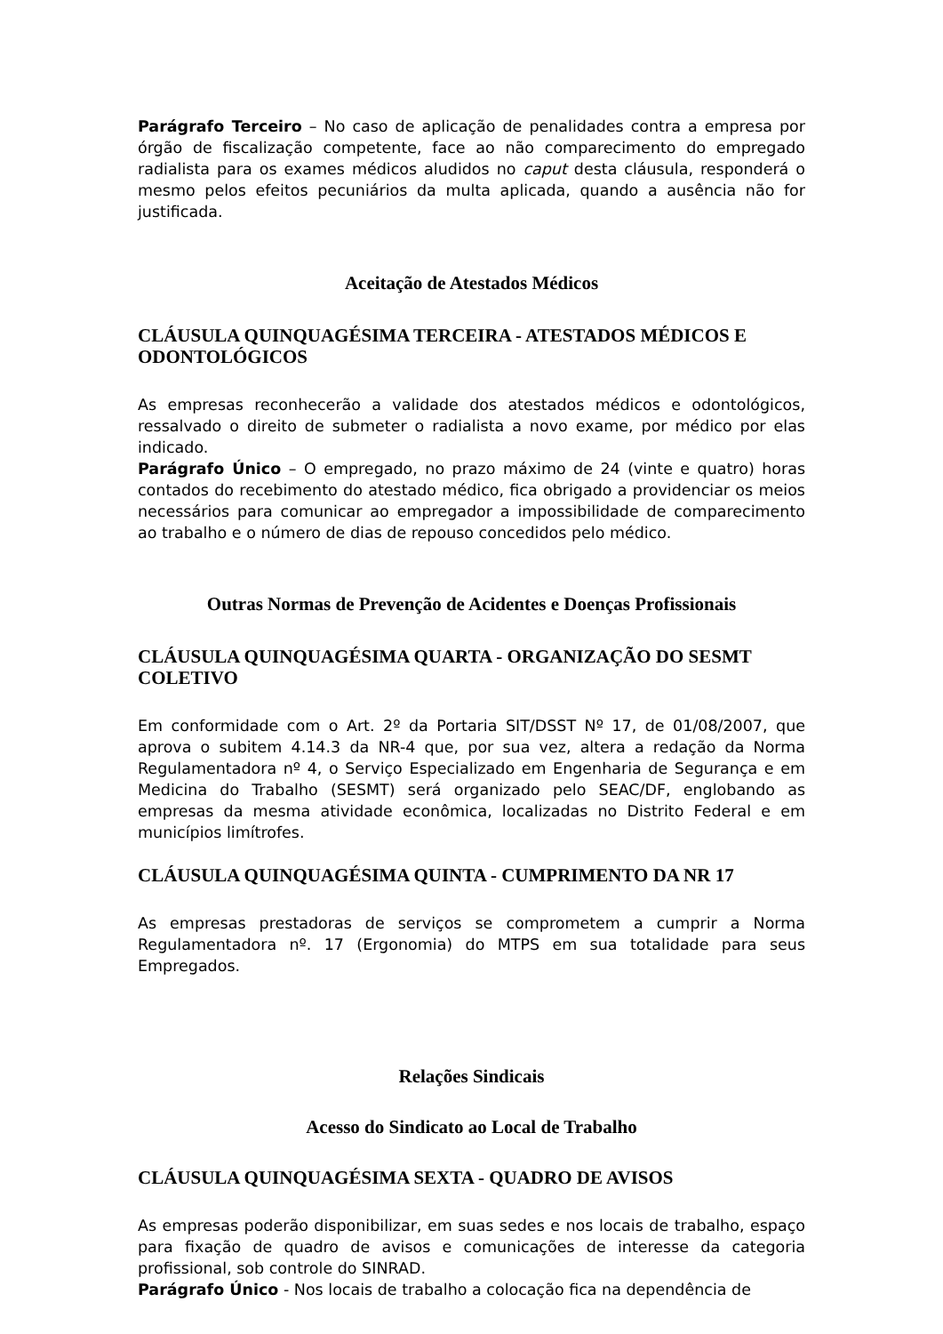Parágrafo Terceiro – No caso de aplicação de penalidades contra a empresa por órgão de fiscalização competente, face ao não comparecimento do empregado radialista para os exames médicos aludidos no caput desta cláusula, responderá o mesmo pelos efeitos pecuniários da multa aplicada, quando a ausência não for justificada.
Aceitação de Atestados Médicos
CLÁUSULA QUINQUAGÉSIMA TERCEIRA - ATESTADOS MÉDICOS E ODONTOLÓGICOS
As empresas reconhecerão a validade dos atestados médicos e odontológicos, ressalvado o direito de submeter o radialista a novo exame, por médico por elas indicado.
Parágrafo Único – O empregado, no prazo máximo de 24 (vinte e quatro) horas contados do recebimento do atestado médico, fica obrigado a providenciar os meios necessários para comunicar ao empregador a impossibilidade de comparecimento ao trabalho e o número de dias de repouso concedidos pelo médico.
Outras Normas de Prevenção de Acidentes e Doenças Profissionais
CLÁUSULA QUINQUAGÉSIMA QUARTA - ORGANIZAÇÃO DO SESMT COLETIVO
Em conformidade com o Art. 2º da Portaria SIT/DSST Nº 17, de 01/08/2007, que aprova o subitem 4.14.3 da NR-4 que, por sua vez, altera a redação da Norma Regulamentadora nº 4, o Serviço Especializado em Engenharia de Segurança e em Medicina do Trabalho (SESMT) será organizado pelo SEAC/DF, englobando as empresas da mesma atividade econômica, localizadas no Distrito Federal e em municípios limítrofes.
CLÁUSULA QUINQUAGÉSIMA QUINTA - CUMPRIMENTO DA NR 17
As empresas prestadoras de serviços se comprometem a cumprir a Norma Regulamentadora nº. 17 (Ergonomia) do MTPS em sua totalidade para seus Empregados.
Relações Sindicais
Acesso do Sindicato ao Local de Trabalho
CLÁUSULA QUINQUAGÉSIMA SEXTA - QUADRO DE AVISOS
As empresas poderão disponibilizar, em suas sedes e nos locais de trabalho, espaço para fixação de quadro de avisos e comunicações de interesse da categoria profissional, sob controle do SINRAD.
Parágrafo Único - Nos locais de trabalho a colocação fica na dependência de